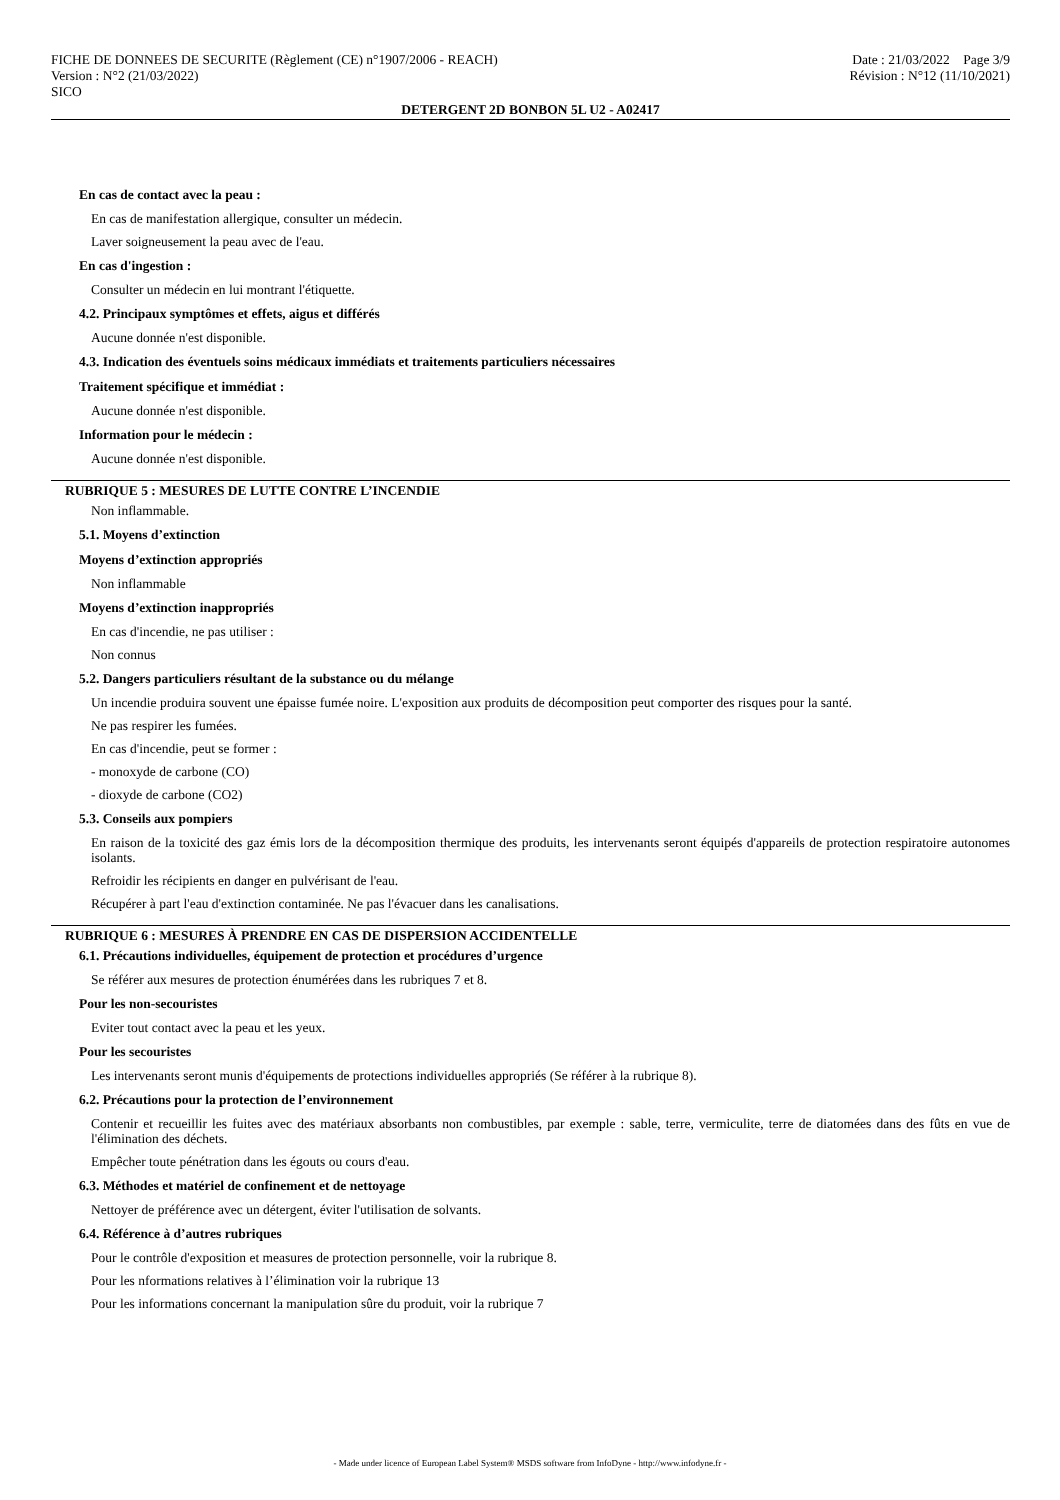FICHE DE DONNEES DE SECURITE (Règlement (CE) n°1907/2006 - REACH)
Version : N°2 (21/03/2022)
SICO
Date : 21/03/2022 Page 3/9
Révision : N°12 (11/10/2021)
DETERGENT 2D BONBON 5L U2 - A02417
En cas de contact avec la peau :
En cas de manifestation allergique, consulter un médecin.
Laver soigneusement la peau avec de l'eau.
En cas d'ingestion :
Consulter un médecin en lui montrant l'étiquette.
4.2. Principaux symptômes et effets, aigus et différés
Aucune donnée n'est disponible.
4.3. Indication des éventuels soins médicaux immédiats et traitements particuliers nécessaires
Traitement spécifique et immédiat :
Aucune donnée n'est disponible.
Information pour le médecin :
Aucune donnée n'est disponible.
RUBRIQUE 5 : MESURES DE LUTTE CONTRE L’INCENDIE
Non inflammable.
5.1. Moyens d’extinction
Moyens d’extinction appropriés
Non inflammable
Moyens d’extinction inappropriés
En cas d'incendie, ne pas utiliser :
Non connus
5.2. Dangers particuliers résultant de la substance ou du mélange
Un incendie produira souvent une épaisse fumée noire. L'exposition aux produits de décomposition peut comporter des risques pour la santé.
Ne pas respirer les fumées.
En cas d'incendie, peut se former :
- monoxyde de carbone (CO)
- dioxyde de carbone (CO2)
5.3. Conseils aux pompiers
En raison de la toxicité des gaz émis lors de la décomposition thermique des produits, les intervenants seront équipés d'appareils de protection respiratoire autonomes isolants.
Refroidir les récipients en danger en pulvérisant de l'eau.
Récupérer à part l'eau d'extinction contaminée. Ne pas l'évacuer dans les canalisations.
RUBRIQUE 6 : MESURES À PRENDRE EN CAS DE DISPERSION ACCIDENTELLE
6.1. Précautions individuelles, équipement de protection et procédures d’urgence
Se référer aux mesures de protection énumérées dans les rubriques 7 et 8.
Pour les non-secouristes
Eviter tout contact avec la peau et les yeux.
Pour les secouristes
Les intervenants seront munis d'équipements de protections individuelles appropriés (Se référer à la rubrique 8).
6.2. Précautions pour la protection de l’environnement
Contenir et recueillir les fuites avec des matériaux absorbants non combustibles, par exemple : sable, terre, vermiculite, terre de diatomées dans des fûts en vue de l'élimination des déchets.
Empêcher toute pénétration dans les égouts ou cours d'eau.
6.3. Méthodes et matériel de confinement et de nettoyage
Nettoyer de préférence avec un détergent, éviter l'utilisation de solvants.
6.4. Référence à d’autres rubriques
Pour le contrôle d'exposition et measures de protection personnelle, voir la rubrique 8.
Pour les nformations relatives à l’élimination voir la rubrique 13
Pour les informations concernant la manipulation sûre du produit, voir la rubrique 7
- Made under licence of European Label System® MSDS software from InfoDyne - http://www.infodyne.fr -